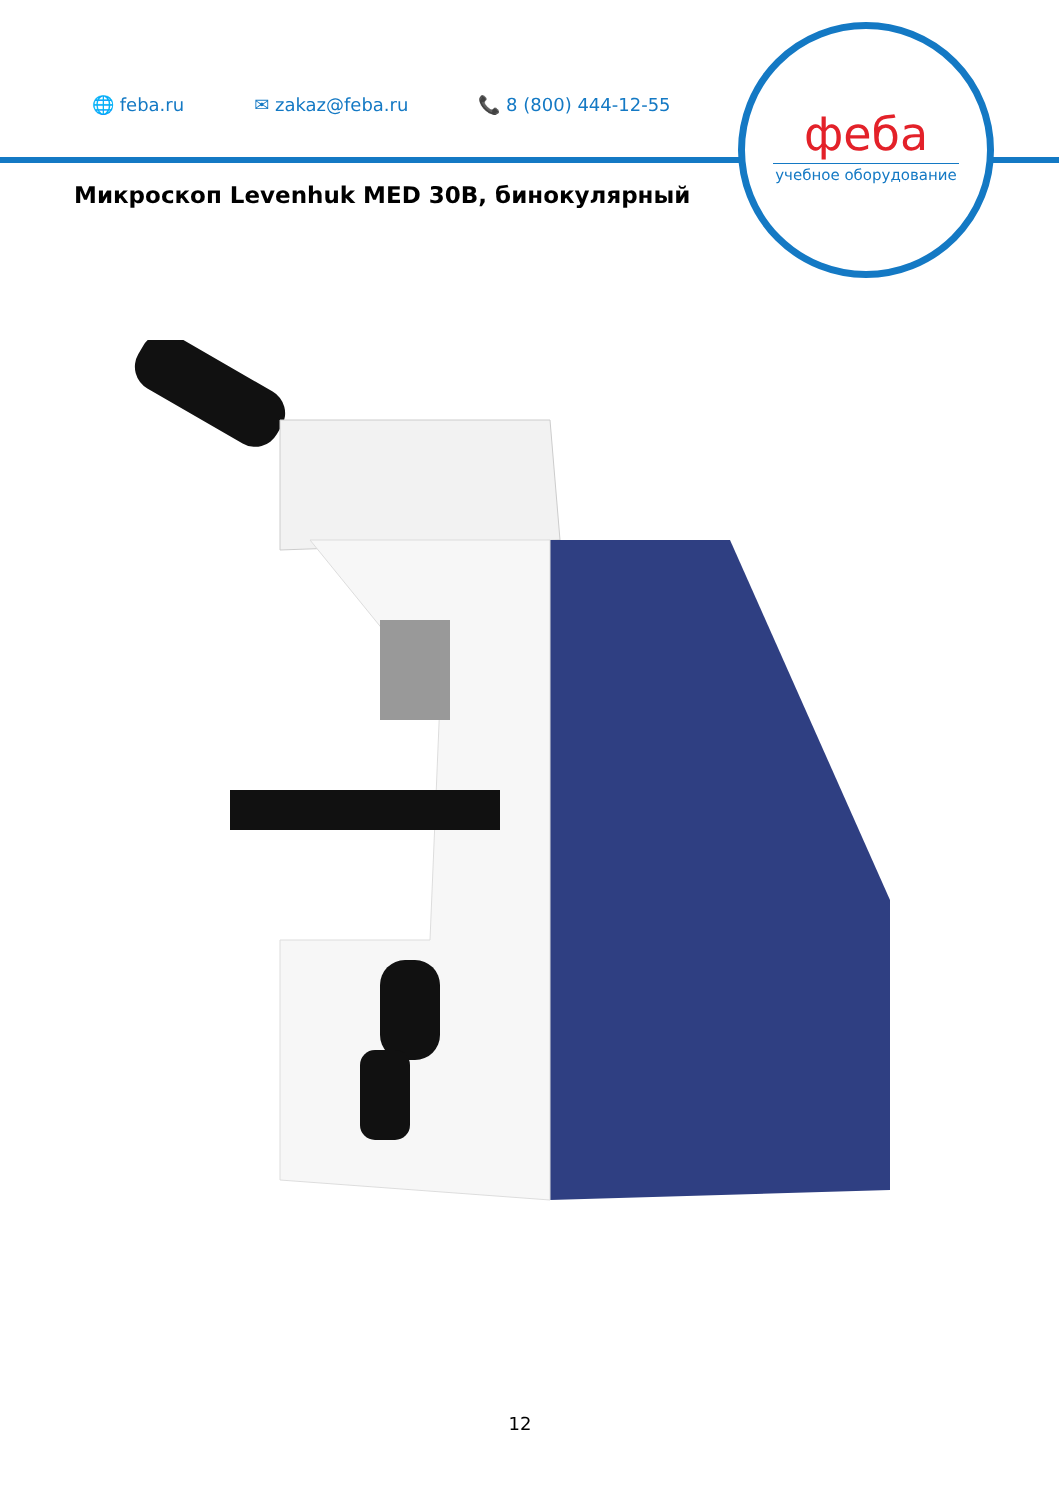🌐 feba.ru ✉ zakaz@feba.ru 📞 8 (800) 444-12-55
феба
учебное оборудование
Микроскоп Levenhuk MED 30B, бинокулярный
12